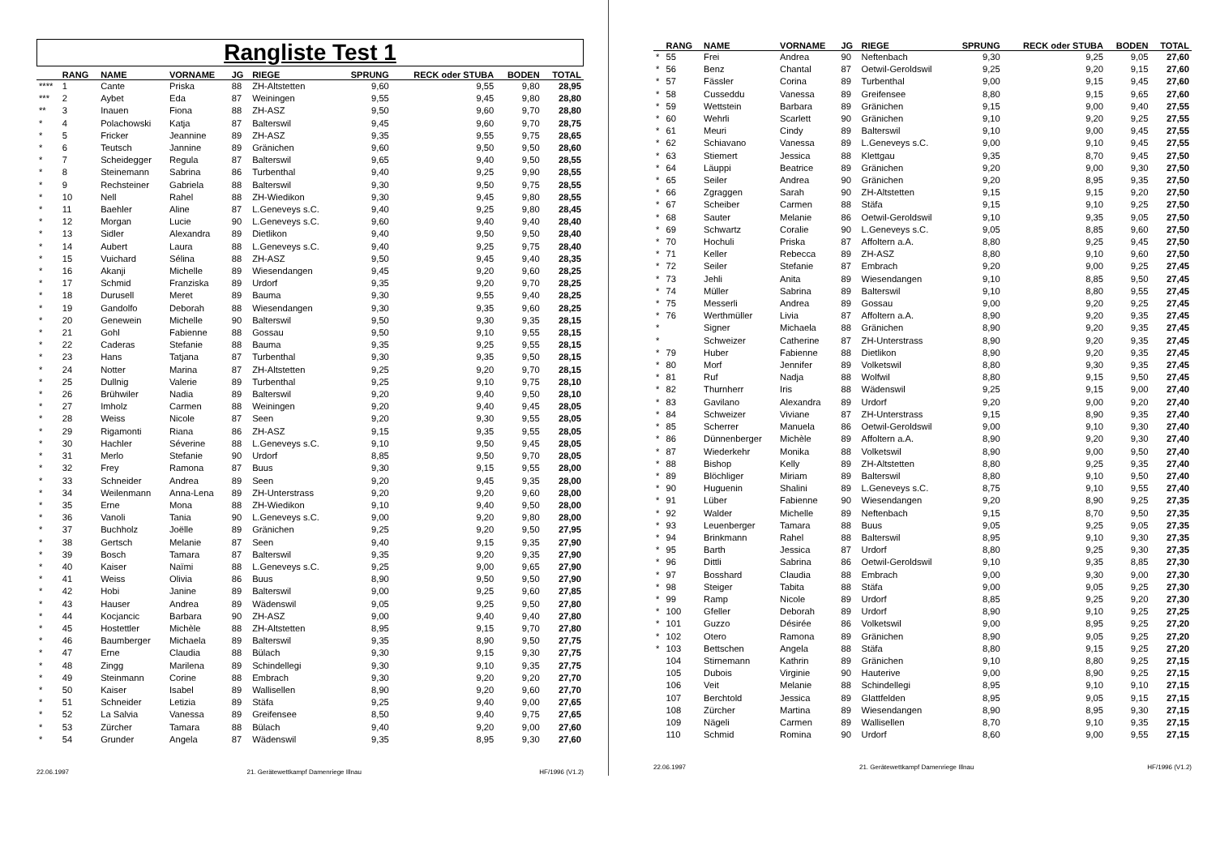Rangliste Test 1
| | RANG | NAME | VORNAME | JG | RIEGE | SPRUNG | RECK oder STUBA | BODEN | TOTAL |
| --- | --- | --- | --- | --- | --- | --- | --- | --- | --- |
| **** | 1 | Cante | Priska | 88 | ZH-Altstetten | 9,60 | 9,55 | 9,80 | 28,95 |
| *** | 2 | Aybet | Eda | 87 | Weiningen | 9,55 | 9,45 | 9,80 | 28,80 |
| ** | 3 | Inauen | Fiona | 88 | ZH-ASZ | 9,50 | 9,60 | 9,70 | 28,80 |
| * | 4 | Polachowski | Katja | 87 | Balterswil | 9,45 | 9,60 | 9,70 | 28,75 |
| * | 5 | Fricker | Jeannine | 89 | ZH-ASZ | 9,35 | 9,55 | 9,75 | 28,65 |
| * | 6 | Teutsch | Jannine | 89 | Gränichen | 9,60 | 9,50 | 9,50 | 28,60 |
| * | 7 | Scheidegger | Regula | 87 | Balterswil | 9,65 | 9,40 | 9,50 | 28,55 |
| * | 8 | Steinemann | Sabrina | 86 | Turbenthal | 9,40 | 9,25 | 9,90 | 28,55 |
| * | 9 | Rechsteiner | Gabriela | 88 | Balterswil | 9,30 | 9,50 | 9,75 | 28,55 |
| * | 10 | Nell | Rahel | 88 | ZH-Wiedikon | 9,30 | 9,45 | 9,80 | 28,55 |
| * | 11 | Baehler | Aline | 87 | L.Geneveys s.C. | 9,40 | 9,25 | 9,80 | 28,45 |
| * | 12 | Morgan | Lucie | 90 | L.Geneveys s.C. | 9,60 | 9,40 | 9,40 | 28,40 |
| * | 13 | Sidler | Alexandra | 89 | Dietlikon | 9,40 | 9,50 | 9,50 | 28,40 |
| * | 14 | Aubert | Laura | 88 | L.Geneveys s.C. | 9,40 | 9,25 | 9,75 | 28,40 |
| * | 15 | Vuichard | Sélina | 88 | ZH-ASZ | 9,50 | 9,45 | 9,40 | 28,35 |
| * | 16 | Akanji | Michelle | 89 | Wiesendangen | 9,45 | 9,20 | 9,60 | 28,25 |
| * | 17 | Schmid | Franziska | 89 | Urdorf | 9,35 | 9,20 | 9,70 | 28,25 |
| * | 18 | Durusell | Meret | 89 | Bauma | 9,30 | 9,55 | 9,40 | 28,25 |
| * | 19 | Gandolfo | Deborah | 88 | Wiesendangen | 9,30 | 9,35 | 9,60 | 28,25 |
| * | 20 | Genewein | Michelle | 90 | Balterswil | 9,50 | 9,30 | 9,35 | 28,15 |
| * | 21 | Gohl | Fabienne | 88 | Gossau | 9,50 | 9,10 | 9,55 | 28,15 |
| * | 22 | Caderas | Stefanie | 88 | Bauma | 9,35 | 9,25 | 9,55 | 28,15 |
| * | 23 | Hans | Tatjana | 87 | Turbenthal | 9,30 | 9,35 | 9,50 | 28,15 |
| * | 24 | Notter | Marina | 87 | ZH-Altstetten | 9,25 | 9,20 | 9,70 | 28,15 |
| * | 25 | Dullnig | Valerie | 89 | Turbenthal | 9,25 | 9,10 | 9,75 | 28,10 |
| * | 26 | Brühwiler | Nadia | 89 | Balterswil | 9,20 | 9,40 | 9,50 | 28,10 |
| * | 27 | Imholz | Carmen | 88 | Weiningen | 9,20 | 9,40 | 9,45 | 28,05 |
| * | 28 | Weiss | Nicole | 87 | Seen | 9,20 | 9,30 | 9,55 | 28,05 |
| * | 29 | Rigamonti | Riana | 86 | ZH-ASZ | 9,15 | 9,35 | 9,55 | 28,05 |
| * | 30 | Hachler | Séverine | 88 | L.Geneveys s.C. | 9,10 | 9,50 | 9,45 | 28,05 |
| * | 31 | Merlo | Stefanie | 90 | Urdorf | 8,85 | 9,50 | 9,70 | 28,05 |
| * | 32 | Frey | Ramona | 87 | Buus | 9,30 | 9,15 | 9,55 | 28,00 |
| * | 33 | Schneider | Andrea | 89 | Seen | 9,20 | 9,45 | 9,35 | 28,00 |
| * | 34 | Weilenmann | Anna-Lena | 89 | ZH-Unterstrass | 9,20 | 9,20 | 9,60 | 28,00 |
| * | 35 | Erne | Mona | 88 | ZH-Wiedikon | 9,10 | 9,40 | 9,50 | 28,00 |
| * | 36 | Vanoli | Tania | 90 | L.Geneveys s.C. | 9,00 | 9,20 | 9,80 | 28,00 |
| * | 37 | Buchholz | Joëlle | 89 | Gränichen | 9,25 | 9,20 | 9,50 | 27,95 |
| * | 38 | Gertsch | Melanie | 87 | Seen | 9,40 | 9,15 | 9,35 | 27,90 |
| * | 39 | Bosch | Tamara | 87 | Balterswil | 9,35 | 9,20 | 9,35 | 27,90 |
| * | 40 | Kaiser | Naïmi | 88 | L.Geneveys s.C. | 9,25 | 9,00 | 9,65 | 27,90 |
| * | 41 | Weiss | Olivia | 86 | Buus | 8,90 | 9,50 | 9,50 | 27,90 |
| * | 42 | Hobi | Janine | 89 | Balterswil | 9,00 | 9,25 | 9,60 | 27,85 |
| * | 43 | Hauser | Andrea | 89 | Wädenswil | 9,05 | 9,25 | 9,50 | 27,80 |
| * | 44 | Kocjancic | Barbara | 90 | ZH-ASZ | 9,00 | 9,40 | 9,40 | 27,80 |
| * | 45 | Hostettler | Michèle | 88 | ZH-Altstetten | 8,95 | 9,15 | 9,70 | 27,80 |
| * | 46 | Baumberger | Michaela | 89 | Balterswil | 9,35 | 8,90 | 9,50 | 27,75 |
| * | 47 | Erne | Claudia | 88 | Bülach | 9,30 | 9,15 | 9,30 | 27,75 |
| * | 48 | Zingg | Marilena | 89 | Schindellegi | 9,30 | 9,10 | 9,35 | 27,75 |
| * | 49 | Steinmann | Corine | 88 | Embrach | 9,30 | 9,20 | 9,20 | 27,70 |
| * | 50 | Kaiser | Isabel | 89 | Wallisellen | 8,90 | 9,20 | 9,60 | 27,70 |
| * | 51 | Schneider | Letizia | 89 | Stäfa | 9,25 | 9,40 | 9,00 | 27,65 |
| * | 52 | La Salvia | Vanessa | 89 | Greifensee | 8,50 | 9,40 | 9,75 | 27,65 |
| * | 53 | Zürcher | Tamara | 88 | Bülach | 9,40 | 9,20 | 9,00 | 27,60 |
| * | 54 | Grunder | Angela | 87 | Wädenswil | 9,35 | 8,95 | 9,30 | 27,60 |
22.06.1997 21. Gerätewettkampf Damenriege Illnau HF/1996 (V1.2)
| | RANG | NAME | VORNAME | JG | RIEGE | SPRUNG | RECK oder STUBA | BODEN | TOTAL |
| --- | --- | --- | --- | --- | --- | --- | --- | --- | --- |
| * | 55 | Frei | Andrea | 90 | Neftenbach | 9,30 | 9,25 | 9,05 | 27,60 |
| * | 56 | Benz | Chantal | 87 | Oetwil-Geroldswil | 9,25 | 9,20 | 9,15 | 27,60 |
| * | 57 | Fässler | Corina | 89 | Turbenthal | 9,00 | 9,15 | 9,45 | 27,60 |
| * | 58 | Cusseddu | Vanessa | 89 | Greifensee | 8,80 | 9,15 | 9,65 | 27,60 |
| * | 59 | Wettstein | Barbara | 89 | Gränichen | 9,15 | 9,00 | 9,40 | 27,55 |
| * | 60 | Wehrli | Scarlett | 90 | Gränichen | 9,10 | 9,20 | 9,25 | 27,55 |
| * | 61 | Meuri | Cindy | 89 | Balterswil | 9,10 | 9,00 | 9,45 | 27,55 |
| * | 62 | Schiavano | Vanessa | 89 | L.Geneveys s.C. | 9,00 | 9,10 | 9,45 | 27,55 |
| * | 63 | Stiemert | Jessica | 88 | Klettgau | 9,35 | 8,70 | 9,45 | 27,50 |
| * | 64 | Läuppi | Beatrice | 89 | Gränichen | 9,20 | 9,00 | 9,30 | 27,50 |
| * | 65 | Seiler | Andrea | 90 | Gränichen | 9,20 | 8,95 | 9,35 | 27,50 |
| * | 66 | Zgraggen | Sarah | 90 | ZH-Altstetten | 9,15 | 9,15 | 9,20 | 27,50 |
| * | 67 | Scheiber | Carmen | 88 | Stäfa | 9,15 | 9,10 | 9,25 | 27,50 |
| * | 68 | Sauter | Melanie | 86 | Oetwil-Geroldswil | 9,10 | 9,35 | 9,05 | 27,50 |
| * | 69 | Schwartz | Coralie | 90 | L.Geneveys s.C. | 9,05 | 8,85 | 9,60 | 27,50 |
| * | 70 | Hochuli | Priska | 87 | Affoltern a.A. | 8,80 | 9,25 | 9,45 | 27,50 |
| * | 71 | Keller | Rebecca | 89 | ZH-ASZ | 8,80 | 9,10 | 9,60 | 27,50 |
| * | 72 | Seiler | Stefanie | 87 | Embrach | 9,20 | 9,00 | 9,25 | 27,45 |
| * | 73 | Jehli | Anita | 89 | Wiesendangen | 9,10 | 8,85 | 9,50 | 27,45 |
| * | 74 | Müller | Sabrina | 89 | Balterswil | 9,10 | 8,80 | 9,55 | 27,45 |
| * | 75 | Messerli | Andrea | 89 | Gossau | 9,00 | 9,20 | 9,25 | 27,45 |
| * | 76 | Werthmüller | Livia | 87 | Affoltern a.A. | 8,90 | 9,20 | 9,35 | 27,45 |
| * | | Signer | Michaela | 88 | Gränichen | 8,90 | 9,20 | 9,35 | 27,45 |
| * | | Schweizer | Catherine | 87 | ZH-Unterstrass | 8,90 | 9,20 | 9,35 | 27,45 |
| * | 79 | Huber | Fabienne | 88 | Dietlikon | 8,90 | 9,20 | 9,35 | 27,45 |
| * | 80 | Morf | Jennifer | 89 | Volketswil | 8,80 | 9,30 | 9,35 | 27,45 |
| * | 81 | Ruf | Nadja | 88 | Wolfwil | 8,80 | 9,15 | 9,50 | 27,45 |
| * | 82 | Thurnherr | Iris | 88 | Wädenswil | 9,25 | 9,15 | 9,00 | 27,40 |
| * | 83 | Gavilano | Alexandra | 89 | Urdorf | 9,20 | 9,00 | 9,20 | 27,40 |
| * | 84 | Schweizer | Viviane | 87 | ZH-Unterstrass | 9,15 | 8,90 | 9,35 | 27,40 |
| * | 85 | Scherrer | Manuela | 86 | Oetwil-Geroldswil | 9,00 | 9,10 | 9,30 | 27,40 |
| * | 86 | Dünnenberger | Michèle | 89 | Affoltern a.A. | 8,90 | 9,20 | 9,30 | 27,40 |
| * | 87 | Wiederkehr | Monika | 88 | Volketswil | 8,90 | 9,00 | 9,50 | 27,40 |
| * | 88 | Bishop | Kelly | 89 | ZH-Altstetten | 8,80 | 9,25 | 9,35 | 27,40 |
| * | 89 | Blöchliger | Miriam | 89 | Balterswil | 8,80 | 9,10 | 9,50 | 27,40 |
| * | 90 | Huguenin | Shalini | 89 | L.Geneveys s.C. | 8,75 | 9,10 | 9,55 | 27,40 |
| * | 91 | Lüber | Fabienne | 90 | Wiesendangen | 9,20 | 8,90 | 9,25 | 27,35 |
| * | 92 | Walder | Michelle | 89 | Neftenbach | 9,15 | 8,70 | 9,50 | 27,35 |
| * | 93 | Leuenberger | Tamara | 88 | Buus | 9,05 | 9,25 | 9,05 | 27,35 |
| * | 94 | Brinkmann | Rahel | 88 | Balterswil | 8,95 | 9,10 | 9,30 | 27,35 |
| * | 95 | Barth | Jessica | 87 | Urdorf | 8,80 | 9,25 | 9,30 | 27,35 |
| * | 96 | Dittli | Sabrina | 86 | Oetwil-Geroldswil | 9,10 | 9,35 | 8,85 | 27,30 |
| * | 97 | Bosshard | Claudia | 88 | Embrach | 9,00 | 9,30 | 9,00 | 27,30 |
| * | 98 | Steiger | Tabita | 88 | Stäfa | 9,00 | 9,05 | 9,25 | 27,30 |
| * | 99 | Ramp | Nicole | 89 | Urdorf | 8,85 | 9,25 | 9,20 | 27,30 |
| * | 100 | Gfeller | Deborah | 89 | Urdorf | 8,90 | 9,10 | 9,25 | 27,25 |
| * | 101 | Guzzo | Désirée | 86 | Volketswil | 9,00 | 8,95 | 9,25 | 27,20 |
| * | 102 | Otero | Ramona | 89 | Gränichen | 8,90 | 9,05 | 9,25 | 27,20 |
| * | 103 | Bettschen | Angela | 88 | Stäfa | 8,80 | 9,15 | 9,25 | 27,20 |
| | 104 | Stirnemann | Kathrin | 89 | Gränichen | 9,10 | 8,80 | 9,25 | 27,15 |
| | 105 | Dubois | Virginie | 90 | Hauterive | 9,00 | 8,90 | 9,25 | 27,15 |
| | 106 | Veit | Melanie | 88 | Schindellegi | 8,95 | 9,10 | 9,10 | 27,15 |
| | 107 | Berchtold | Jessica | 89 | Glattfelden | 8,95 | 9,05 | 9,15 | 27,15 |
| | 108 | Zürcher | Martina | 89 | Wiesendangen | 8,90 | 8,95 | 9,30 | 27,15 |
| | 109 | Nägeli | Carmen | 89 | Wallisellen | 8,70 | 9,10 | 9,35 | 27,15 |
| | 110 | Schmid | Romina | 90 | Urdorf | 8,60 | 9,00 | 9,55 | 27,15 |
22.06.1997 21. Gerätewettkampf Damenriege Illnau HF/1996 (V1.2)